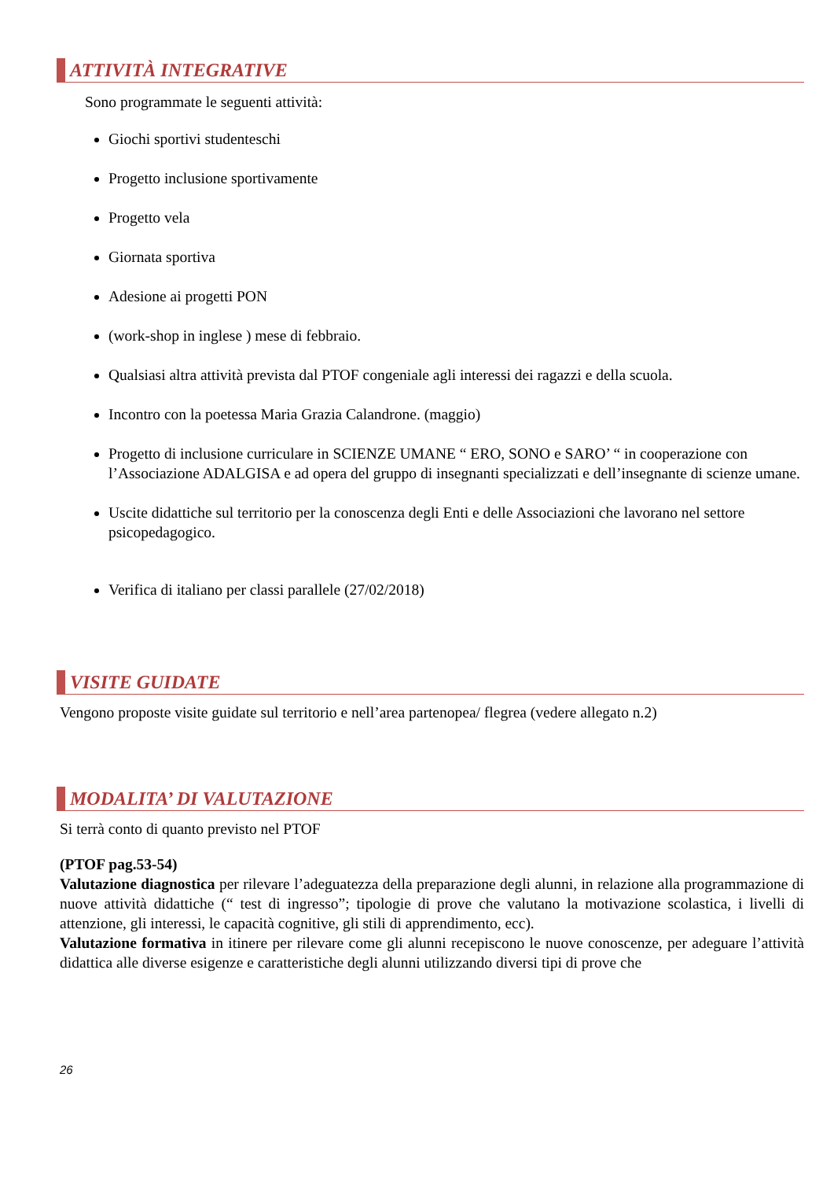ATTIVITÀ INTEGRATIVE
Sono programmate le seguenti attività:
Giochi sportivi studenteschi
Progetto inclusione sportivamente
Progetto vela
Giornata sportiva
Adesione ai progetti PON
(work-shop in inglese ) mese di febbraio.
Qualsiasi altra attività prevista dal PTOF congeniale agli interessi dei ragazzi e della scuola.
Incontro con la poetessa Maria Grazia Calandrone. (maggio)
Progetto di inclusione curriculare in SCIENZE UMANE “ ERO, SONO e SARO’ “ in cooperazione con l’Associazione ADALGISA e ad opera del gruppo di insegnanti specializzati e dell’insegnante di scienze umane.
Uscite didattiche sul territorio per la conoscenza degli Enti e delle Associazioni che lavorano nel settore psicopedagogico.
Verifica di italiano per classi parallele (27/02/2018)
VISITE GUIDATE
Vengono proposte visite guidate sul territorio e nell’area partenopea/ flegrea (vedere allegato n.2)
MODALITA’ DI VALUTAZIONE
Si terrà conto di quanto previsto nel PTOF
(PTOF pag.53-54)
Valutazione diagnostica per rilevare l’adeguatezza della preparazione degli alunni, in relazione alla programmazione di nuove attività didattiche (“ test di ingresso”; tipologie di prove che valutano la motivazione scolastica, i livelli di attenzione, gli interessi, le capacità cognitive, gli stili di apprendimento, ecc).
Valutazione formativa in itinere per rilevare come gli alunni recepiscono le nuove conoscenze, per adeguare l’attività didattica alle diverse esigenze e caratteristiche degli alunni utilizzando diversi tipi di prove che
26